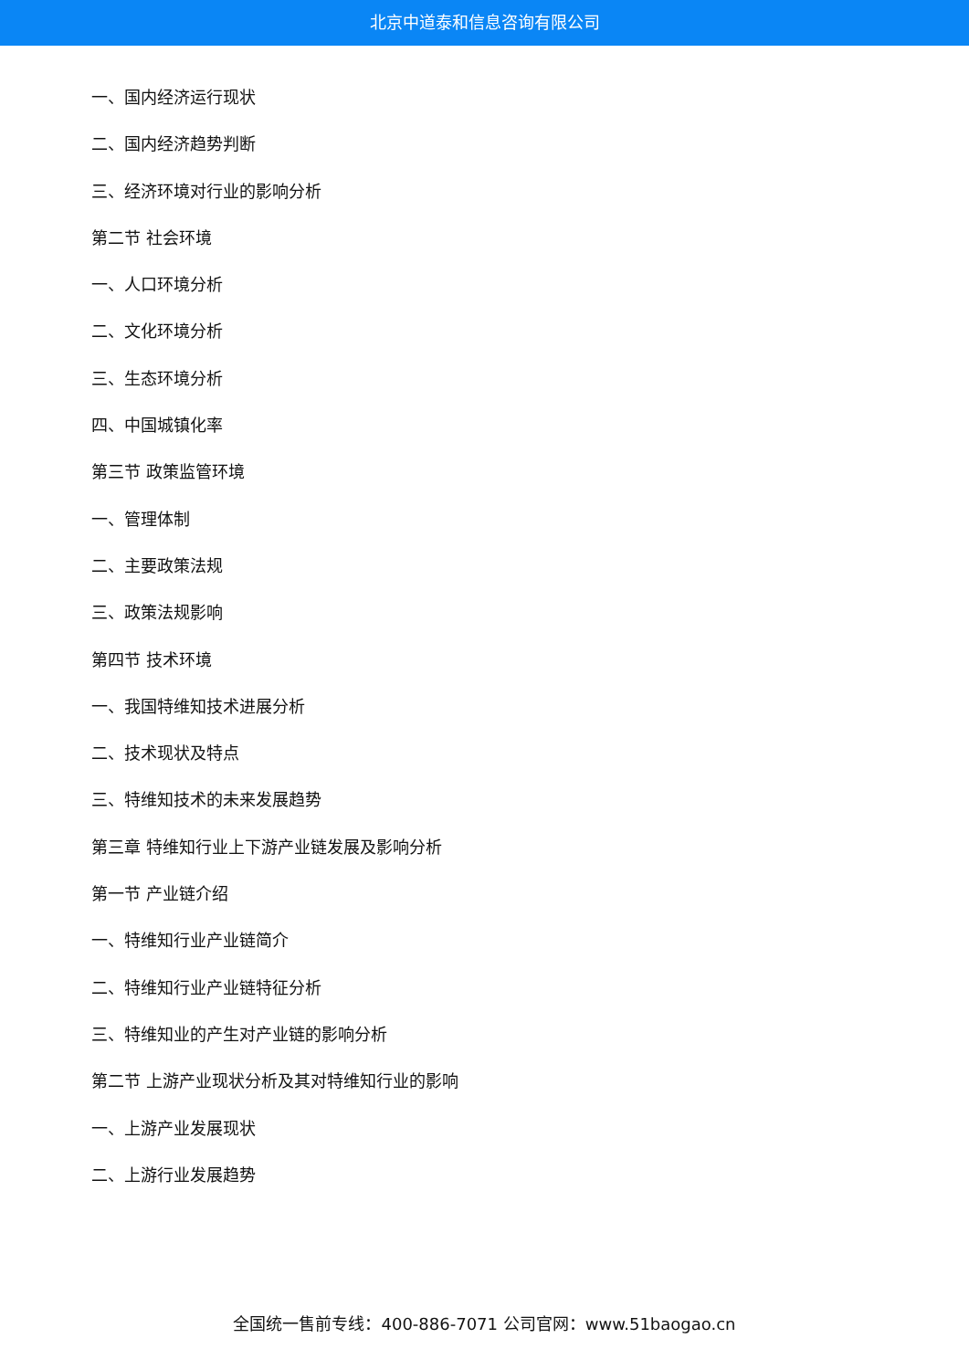北京中道泰和信息咨询有限公司
一、国内经济运行现状
二、国内经济趋势判断
三、经济环境对行业的影响分析
第二节 社会环境
一、人口环境分析
二、文化环境分析
三、生态环境分析
四、中国城镇化率
第三节 政策监管环境
一、管理体制
二、主要政策法规
三、政策法规影响
第四节 技术环境
一、我国特维知技术进展分析
二、技术现状及特点
三、特维知技术的未来发展趋势
第三章 特维知行业上下游产业链发展及影响分析
第一节 产业链介绍
一、特维知行业产业链简介
二、特维知行业产业链特征分析
三、特维知业的产生对产业链的影响分析
第二节 上游产业现状分析及其对特维知行业的影响
一、上游产业发展现状
二、上游行业发展趋势
全国统一售前专线：400-886-7071 公司官网：www.51baogao.cn